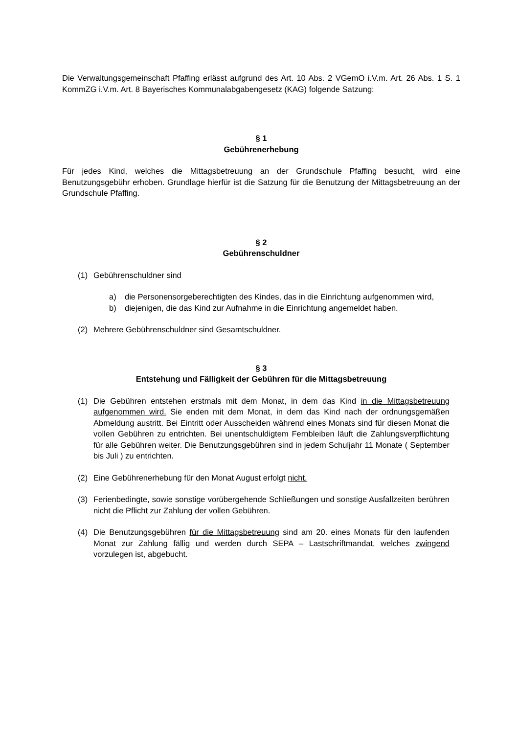Die Verwaltungsgemeinschaft Pfaffing erlässt aufgrund des Art. 10 Abs. 2 VGemO i.V.m. Art. 26 Abs. 1 S. 1 KommZG i.V.m. Art. 8 Bayerisches Kommunalabgabengesetz (KAG) folgende Satzung:
§ 1
Gebührenerhebung
Für jedes Kind, welches die Mittagsbetreuung an der Grundschule Pfaffing besucht, wird eine Benutzungsgebühr erhoben. Grundlage hierfür ist die Satzung für die Benutzung der Mittagsbetreuung an der Grundschule Pfaffing.
§ 2
Gebührenschuldner
(1) Gebührenschuldner sind
a) die Personensorgeberechtigten des Kindes, das in die Einrichtung aufgenommen wird,
b) diejenigen, die das Kind zur Aufnahme in die Einrichtung angemeldet haben.
(2) Mehrere Gebührenschuldner sind Gesamtschuldner.
§ 3
Entstehung und Fälligkeit der Gebühren für die Mittagsbetreuung
(1) Die Gebühren entstehen erstmals mit dem Monat, in dem das Kind in die Mittagsbetreuung aufgenommen wird. Sie enden mit dem Monat, in dem das Kind nach der ordnungsgemäßen Abmeldung austritt. Bei Eintritt oder Ausscheiden während eines Monats sind für diesen Monat die vollen Gebühren zu entrichten. Bei unentschuldigtem Fernbleiben läuft die Zahlungsverpflichtung für alle Gebühren weiter. Die Benutzungsgebühren sind in jedem Schuljahr 11 Monate ( September bis Juli ) zu entrichten.
(2) Eine Gebührenerhebung für den Monat August erfolgt nicht.
(3) Ferienbedingte, sowie sonstige vorübergehende Schließungen und sonstige Ausfallzeiten berühren nicht die Pflicht zur Zahlung der vollen Gebühren.
(4) Die Benutzungsgebühren für die Mittagsbetreuung sind am 20. eines Monats für den laufenden Monat zur Zahlung fällig und werden durch SEPA – Lastschriftmandat, welches zwingend vorzulegen ist, abgebucht.